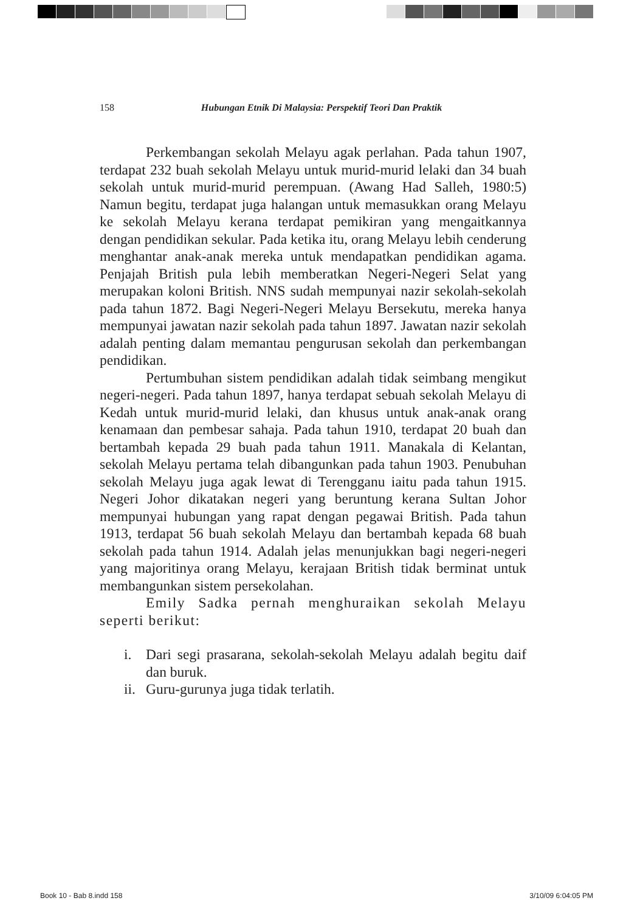158 Hubungan Etnik Di Malaysia: Perspektif Teori Dan Praktik
Perkembangan sekolah Melayu agak perlahan. Pada tahun 1907, terdapat 232 buah sekolah Melayu untuk murid-murid lelaki dan 34 buah sekolah untuk murid-murid perempuan. (Awang Had Salleh, 1980:5) Namun begitu, terdapat juga halangan untuk memasukkan orang Melayu ke sekolah Melayu kerana terdapat pemikiran yang mengaitkannya dengan pendidikan sekular. Pada ketika itu, orang Melayu lebih cenderung menghantar anak-anak mereka untuk mendapatkan pendidikan agama. Penjajah British pula lebih memberatkan Negeri-Negeri Selat yang merupakan koloni British. NNS sudah mempunyai nazir sekolah-sekolah pada tahun 1872. Bagi Negeri-Negeri Melayu Bersekutu, mereka hanya mempunyai jawatan nazir sekolah pada tahun 1897. Jawatan nazir sekolah adalah penting dalam memantau pengurusan sekolah dan perkembangan pendidikan.
Pertumbuhan sistem pendidikan adalah tidak seimbang mengikut negeri-negeri. Pada tahun 1897, hanya terdapat sebuah sekolah Melayu di Kedah untuk murid-murid lelaki, dan khusus untuk anak-anak orang kenamaan dan pembesar sahaja. Pada tahun 1910, terdapat 20 buah dan bertambah kepada 29 buah pada tahun 1911. Manakala di Kelantan, sekolah Melayu pertama telah dibangunkan pada tahun 1903. Penubuhan sekolah Melayu juga agak lewat di Terengganu iaitu pada tahun 1915. Negeri Johor dikatakan negeri yang beruntung kerana Sultan Johor mempunyai hubungan yang rapat dengan pegawai British. Pada tahun 1913, terdapat 56 buah sekolah Melayu dan bertambah kepada 68 buah sekolah pada tahun 1914. Adalah jelas menunjukkan bagi negeri-negeri yang majoritinya orang Melayu, kerajaan British tidak berminat untuk membangunkan sistem persekolahan.
Emily Sadka pernah menghuraikan sekolah Melayu seperti berikut:
i. Dari segi prasarana, sekolah-sekolah Melayu adalah begitu daif dan buruk.
ii.
Guru-gurunya juga tidak terlatih.
Book 10 - Bab 8.indd 158 3/10/09 6:04:05 PM